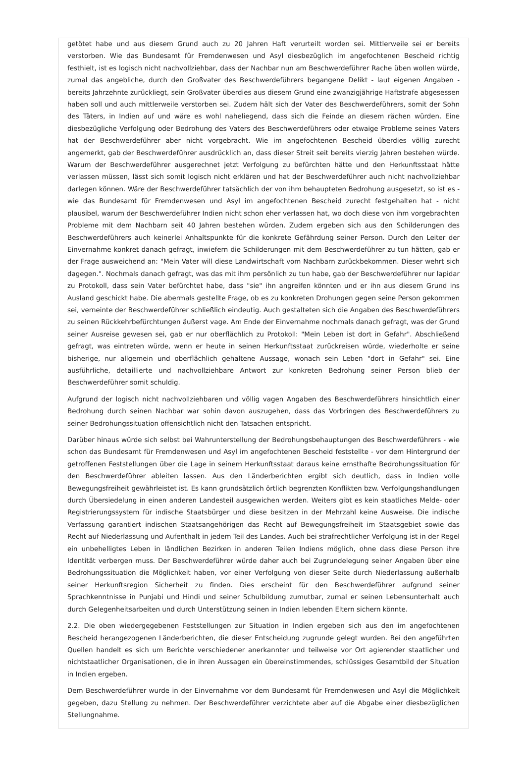getötet habe und aus diesem Grund auch zu 20 Jahren Haft verurteilt worden sei. Mittlerweile sei er bereits verstorben. Wie das Bundesamt für Fremdenwesen und Asyl diesbezüglich im angefochtenen Bescheid richtig festhielt, ist es logisch nicht nachvollziehbar, dass der Nachbar nun am Beschwerdeführer Rache üben wollen würde, zumal das angebliche, durch den Großvater des Beschwerdeführers begangene Delikt - laut eigenen Angaben - bereits Jahrzehnte zurückliegt, sein Großvater überdies aus diesem Grund eine zwanzigjährige Haftstrafe abgesessen haben soll und auch mittlerweile verstorben sei. Zudem hält sich der Vater des Beschwerdeführers, somit der Sohn des Täters, in Indien auf und wäre es wohl naheliegend, dass sich die Feinde an diesem rächen würden. Eine diesbezügliche Verfolgung oder Bedrohung des Vaters des Beschwerdeführers oder etwaige Probleme seines Vaters hat der Beschwerdeführer aber nicht vorgebracht. Wie im angefochtenen Bescheid überdies völlig zurecht angemerkt, gab der Beschwerdeführer ausdrücklich an, dass dieser Streit seit bereits vierzig Jahren bestehen würde. Warum der Beschwerdeführer ausgerechnet jetzt Verfolgung zu befürchten hätte und den Herkunftsstaat hätte verlassen müssen, lässt sich somit logisch nicht erklären und hat der Beschwerdeführer auch nicht nachvollziehbar darlegen können. Wäre der Beschwerdeführer tatsächlich der von ihm behaupteten Bedrohung ausgesetzt, so ist es - wie das Bundesamt für Fremdenwesen und Asyl im angefochtenen Bescheid zurecht festgehalten hat - nicht plausibel, warum der Beschwerdeführer Indien nicht schon eher verlassen hat, wo doch diese von ihm vorgebrachten Probleme mit dem Nachbarn seit 40 Jahren bestehen würden. Zudem ergeben sich aus den Schilderungen des Beschwerdeführers auch keinerlei Anhaltspunkte für die konkrete Gefährdung seiner Person. Durch den Leiter der Einvernahme konkret danach gefragt, inwiefern die Schilderungen mit dem Beschwerdeführer zu tun hätten, gab er der Frage ausweichend an: "Mein Vater will diese Landwirtschaft vom Nachbarn zurückbekommen. Dieser wehrt sich dagegen.". Nochmals danach gefragt, was das mit ihm persönlich zu tun habe, gab der Beschwerdeführer nur lapidar zu Protokoll, dass sein Vater befürchtet habe, dass "sie" ihn angreifen könnten und er ihn aus diesem Grund ins Ausland geschickt habe. Die abermals gestellte Frage, ob es zu konkreten Drohungen gegen seine Person gekommen sei, verneinte der Beschwerdeführer schließlich eindeutig. Auch gestalteten sich die Angaben des Beschwerdeführers zu seinen Rückkehrbefürchtungen äußerst vage. Am Ende der Einvernahme nochmals danach gefragt, was der Grund seiner Ausreise gewesen sei, gab er nur oberflächlich zu Protokoll: "Mein Leben ist dort in Gefahr". Abschließend gefragt, was eintreten würde, wenn er heute in seinen Herkunftsstaat zurückreisen würde, wiederholte er seine bisherige, nur allgemein und oberflächlich gehaltene Aussage, wonach sein Leben "dort in Gefahr" sei. Eine ausführliche, detaillierte und nachvollziehbare Antwort zur konkreten Bedrohung seiner Person blieb der Beschwerdeführer somit schuldig.
Aufgrund der logisch nicht nachvollziehbaren und völlig vagen Angaben des Beschwerdeführers hinsichtlich einer Bedrohung durch seinen Nachbar war sohin davon auszugehen, dass das Vorbringen des Beschwerdeführers zu seiner Bedrohungssituation offensichtlich nicht den Tatsachen entspricht.
Darüber hinaus würde sich selbst bei Wahrunterstellung der Bedrohungsbehauptungen des Beschwerdeführers - wie schon das Bundesamt für Fremdenwesen und Asyl im angefochtenen Bescheid feststellte - vor dem Hintergrund der getroffenen Feststellungen über die Lage in seinem Herkunftsstaat daraus keine ernsthafte Bedrohungssituation für den Beschwerdeführer ableiten lassen. Aus den Länderberichten ergibt sich deutlich, dass in Indien volle Bewegungsfreiheit gewährleistet ist. Es kann grundsätzlich örtlich begrenzten Konflikten bzw. Verfolgungshandlungen durch Übersiedelung in einen anderen Landesteil ausgewichen werden. Weiters gibt es kein staatliches Melde- oder Registrierungssystem für indische Staatsbürger und diese besitzen in der Mehrzahl keine Ausweise. Die indische Verfassung garantiert indischen Staatsangehörigen das Recht auf Bewegungsfreiheit im Staatsgebiet sowie das Recht auf Niederlassung und Aufenthalt in jedem Teil des Landes. Auch bei strafrechtlicher Verfolgung ist in der Regel ein unbehelligtes Leben in ländlichen Bezirken in anderen Teilen Indiens möglich, ohne dass diese Person ihre Identität verbergen muss. Der Beschwerdeführer würde daher auch bei Zugrundelegung seiner Angaben über eine Bedrohungssituation die Möglichkeit haben, vor einer Verfolgung von dieser Seite durch Niederlassung außerhalb seiner Herkunftsregion Sicherheit zu finden. Dies erscheint für den Beschwerdeführer aufgrund seiner Sprachkenntnisse in Punjabi und Hindi und seiner Schulbildung zumutbar, zumal er seinen Lebensunterhalt auch durch Gelegenheitsarbeiten und durch Unterstützung seinen in Indien lebenden Eltern sichern könnte.
2.2. Die oben wiedergegebenen Feststellungen zur Situation in Indien ergeben sich aus den im angefochtenen Bescheid herangezogenen Länderberichten, die dieser Entscheidung zugrunde gelegt wurden. Bei den angeführten Quellen handelt es sich um Berichte verschiedener anerkannter und teilweise vor Ort agierender staatlicher und nichtstaatlicher Organisationen, die in ihren Aussagen ein übereinstimmendes, schlüssiges Gesamtbild der Situation in Indien ergeben.
Dem Beschwerdeführer wurde in der Einvernahme vor dem Bundesamt für Fremdenwesen und Asyl die Möglichkeit gegeben, dazu Stellung zu nehmen. Der Beschwerdeführer verzichtete aber auf die Abgabe einer diesbezüglichen Stellungnahme.